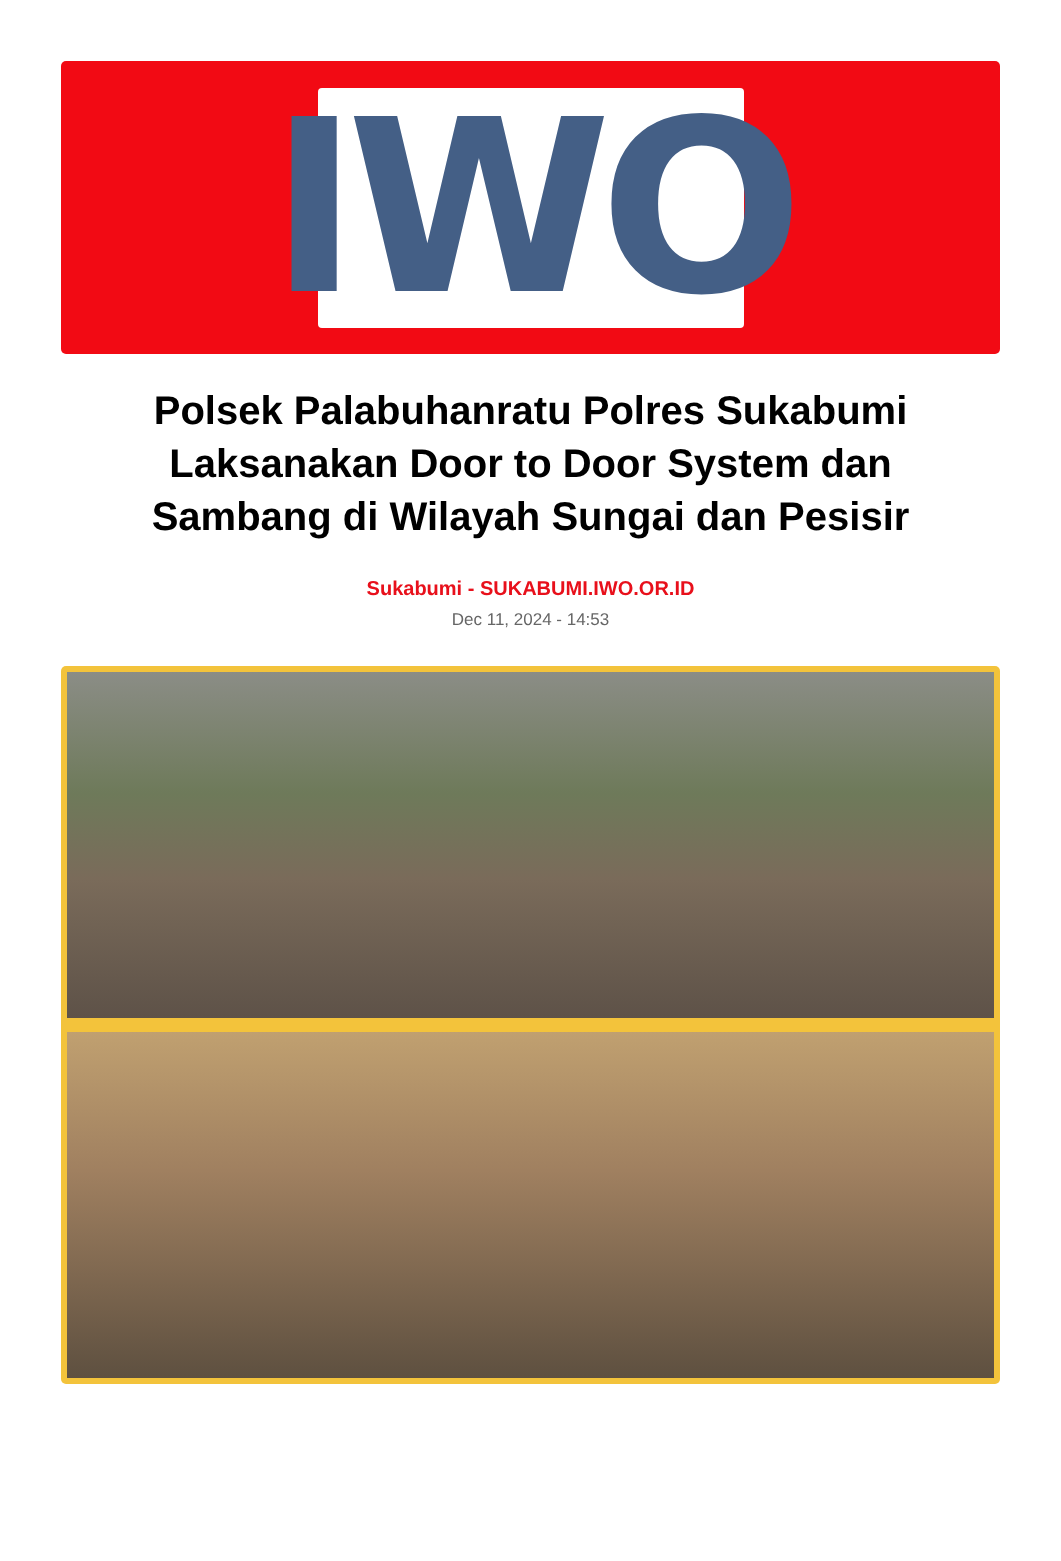IWO
Polsek Palabuhanratu Polres Sukabumi Laksanakan Door to Door System dan Sambang di Wilayah Sungai dan Pesisir
Sukabumi - SUKABUMI.IWO.OR.ID
Dec 11, 2024 - 14:53